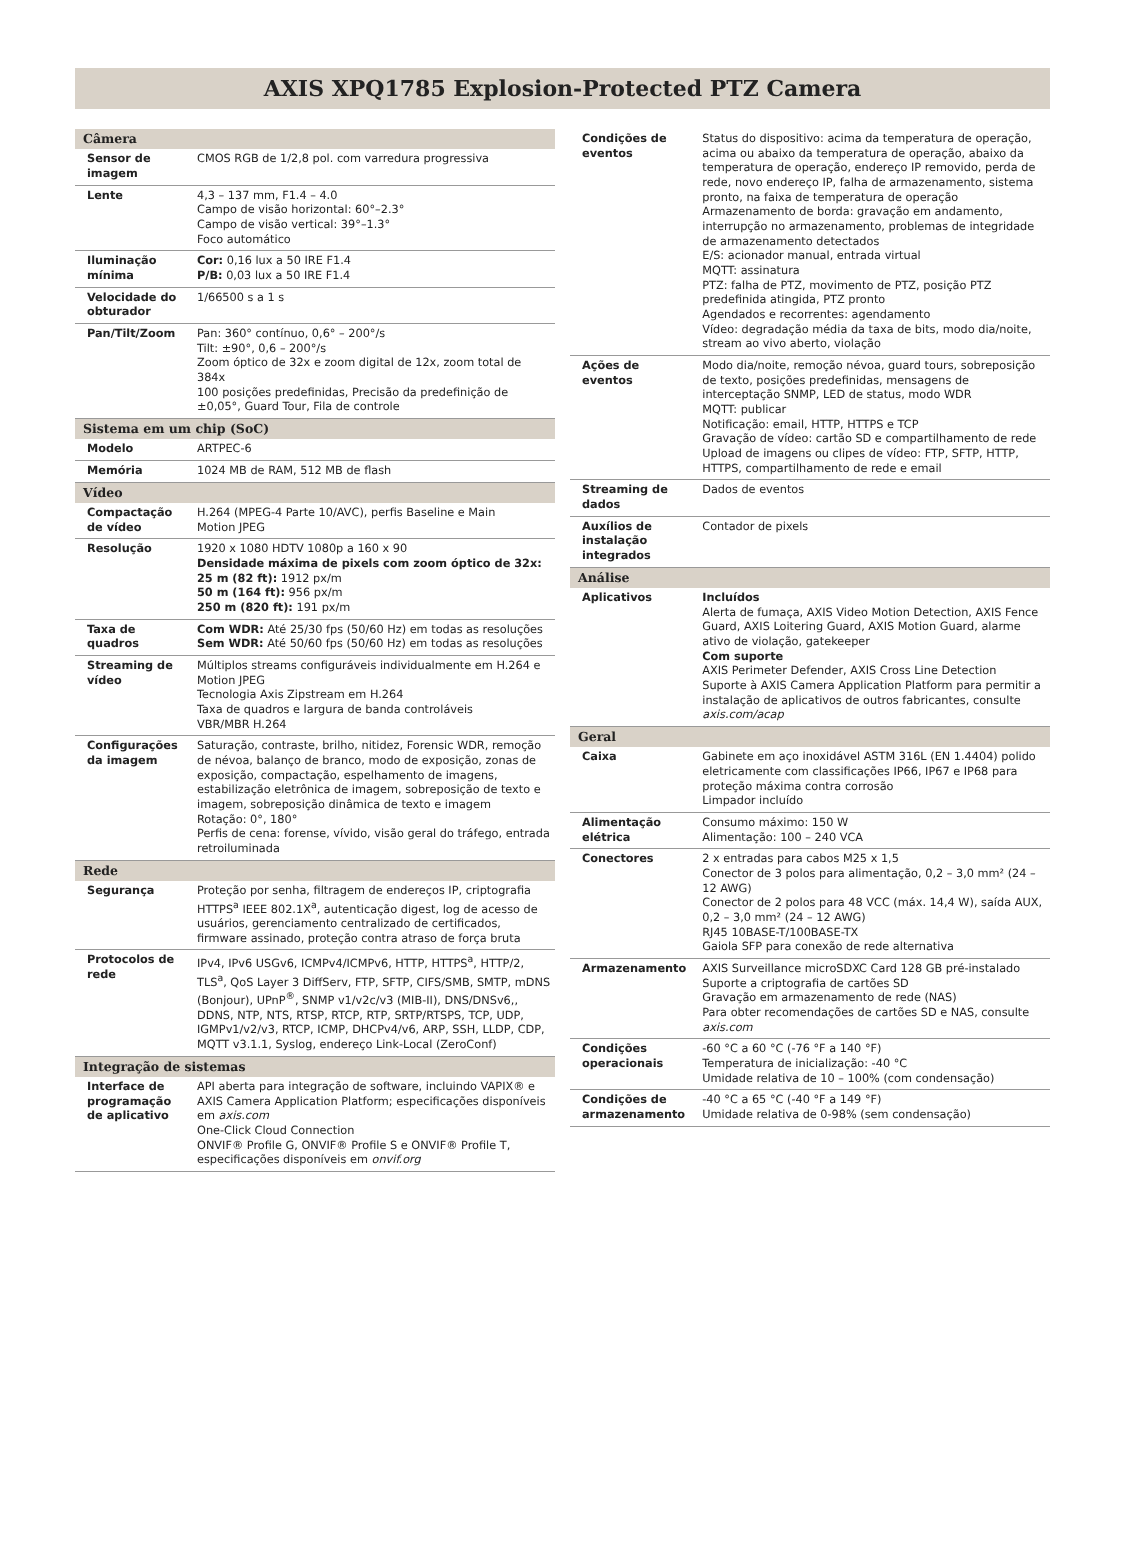AXIS XPQ1785 Explosion-Protected PTZ Camera
| Câmera | |
| --- | --- |
| Sensor de imagem | CMOS RGB de 1/2,8 pol. com varredura progressiva |
| Lente | 4,3 – 137 mm, F1.4 – 4.0 Campo de visão horizontal: 60°–2.3° Campo de visão vertical: 39°–1.3° Foco automático |
| Iluminação mínima | Cor: 0,16 lux a 50 IRE F1.4 P/B: 0,03 lux a 50 IRE F1.4 |
| Velocidade do obturador | 1/66500 s a 1 s |
| Pan/Tilt/Zoom | Pan: 360° contínuo, 0,6° – 200°/s Tilt: ±90°, 0,6 – 200°/s Zoom óptico de 32x e zoom digital de 12x, zoom total de 384x 100 posições predefinidas, Precisão da predefinição de ±0,05°, Guard Tour, Fila de controle |
| Sistema em um chip (SoC) | |
| Modelo | ARTPEC-6 |
| Memória | 1024 MB de RAM, 512 MB de flash |
| Vídeo | |
| Compactação de vídeo | H.264 (MPEG-4 Parte 10/AVC), perfis Baseline e Main Motion JPEG |
| Resolução | 1920 x 1080 HDTV 1080p a 160 x 90 Densidade máxima de pixels com zoom óptico de 32x: 25 m (82 ft): 1912 px/m 50 m (164 ft): 956 px/m 250 m (820 ft): 191 px/m |
| Taxa de quadros | Com WDR: Até 25/30 fps (50/60 Hz) em todas as resoluções Sem WDR: Até 50/60 fps (50/60 Hz) em todas as resoluções |
| Streaming de vídeo | Múltiplos streams configuráveis individualmente em H.264 e Motion JPEG Tecnologia Axis Zipstream em H.264 Taxa de quadros e largura de banda controláveis VBR/MBR H.264 |
| Configurações da imagem | Saturação, contraste, brilho, nitidez, Forensic WDR, remoção de névoa, balanço de branco, modo de exposição, zonas de exposição, compactação, espelhamento de imagens, estabilização eletrônica de imagem, sobreposição de texto e imagem, sobreposição dinâmica de texto e imagem Rotação: 0°, 180° Perfis de cena: forense, vívido, visão geral do tráfego, entrada retroiluminada |
| Rede | |
| Segurança | Proteção por senha, filtragem de endereços IP, criptografia HTTPS<sup>a</sup> IEEE 802.1X<sup>a</sup>, autenticação digest, log de acesso de usuários, gerenciamento centralizado de certificados, firmware assinado, proteção contra atraso de força bruta |
| Protocolos de rede | IPv4, IPv6 USGv6, ICMPv4/ICMPv6, HTTP, HTTPS<sup>a</sup>, HTTP/2, TLS<sup>a</sup>, QoS Layer 3 DiffServ, FTP, SFTP, CIFS/SMB, SMTP, mDNS (Bonjour), UPnP<sup>®</sup>, SNMP v1/v2c/v3 (MIB-II), DNS/DNSv6,, DDNS, NTP, NTS, RTSP, RTCP, RTP, SRTP/RTSPS, TCP, UDP, IGMPv1/v2/v3, RTCP, ICMP, DHCPv4/v6, ARP, SSH, LLDP, CDP, MQTT v3.1.1, Syslog, endereço Link-Local (ZeroConf) |
| Integração de sistemas | |
| Interface de programação de aplicativo | API aberta para integração de software, incluindo VAPIX® e AXIS Camera Application Platform; especificações disponíveis em axis.com One-Click Cloud Connection ONVIF® Profile G, ONVIF® Profile S e ONVIF® Profile T, especificações disponíveis em onvif.org |
| Condições de eventos | Status do dispositivo: acima da temperatura de operação, acima ou abaixo da temperatura de operação, abaixo da temperatura de operação, endereço IP removido, perda de rede, novo endereço IP, falha de armazenamento, sistema pronto, na faixa de temperatura de operação Armazenamento de borda: gravação em andamento, interrupção no armazenamento, problemas de integridade de armazenamento detectados E/S: acionador manual, entrada virtual MQTT: assinatura PTZ: falha de PTZ, movimento de PTZ, posição PTZ predefinida atingida, PTZ pronto Agendados e recorrentes: agendamento Vídeo: degradação média da taxa de bits, modo dia/noite, stream ao vivo aberto, violação |
| Ações de eventos | Modo dia/noite, remoção névoa, guard tours, sobreposição de texto, posições predefinidas, mensagens de interceptação SNMP, LED de status, modo WDR MQTT: publicar Notificação: email, HTTP, HTTPS e TCP Gravação de vídeo: cartão SD e compartilhamento de rede Upload de imagens ou clipes de vídeo: FTP, SFTP, HTTP, HTTPS, compartilhamento de rede e email |
| Streaming de dados | Dados de eventos |
| Auxílios de instalação integrados | Contador de pixels |
| Análise | |
| Aplicativos | Incluídos Alerta de fumaça, AXIS Video Motion Detection, AXIS Fence Guard, AXIS Loitering Guard, AXIS Motion Guard, alarme ativo de violação, gatekeeper Com suporte AXIS Perimeter Defender, AXIS Cross Line Detection Suporte à AXIS Camera Application Platform para permitir a instalação de aplicativos de outros fabricantes, consulte axis.com/acap |
| Geral | |
| Caixa | Gabinete em aço inoxidável ASTM 316L (EN 1.4404) polido eletricamente com classificações IP66, IP67 e IP68 para proteção máxima contra corrosão Limpador incluído |
| Alimentação elétrica | Consumo máximo: 150 W Alimentação: 100 – 240 VCA |
| Conectores | 2 x entradas para cabos M25 x 1,5 Conector de 3 polos para alimentação, 0,2 – 3,0 mm² (24 – 12 AWG) Conector de 2 polos para 48 VCC (máx. 14,4 W), saída AUX, 0,2 – 3,0 mm² (24 – 12 AWG) RJ45 10BASE-T/100BASE-TX Gaiola SFP para conexão de rede alternativa |
| Armazenamento | AXIS Surveillance microSDXC Card 128 GB pré-instalado Suporte a criptografia de cartões SD Gravação em armazenamento de rede (NAS) Para obter recomendações de cartões SD e NAS, consulte axis.com |
| Condições operacionais | -60 °C a 60 °C (-76 °F a 140 °F) Temperatura de inicialização: -40 °C Umidade relativa de 10 – 100% (com condensação) |
| Condições de armazenamento | -40 °C a 65 °C (-40 °F a 149 °F) Umidade relativa de 0-98% (sem condensação) |